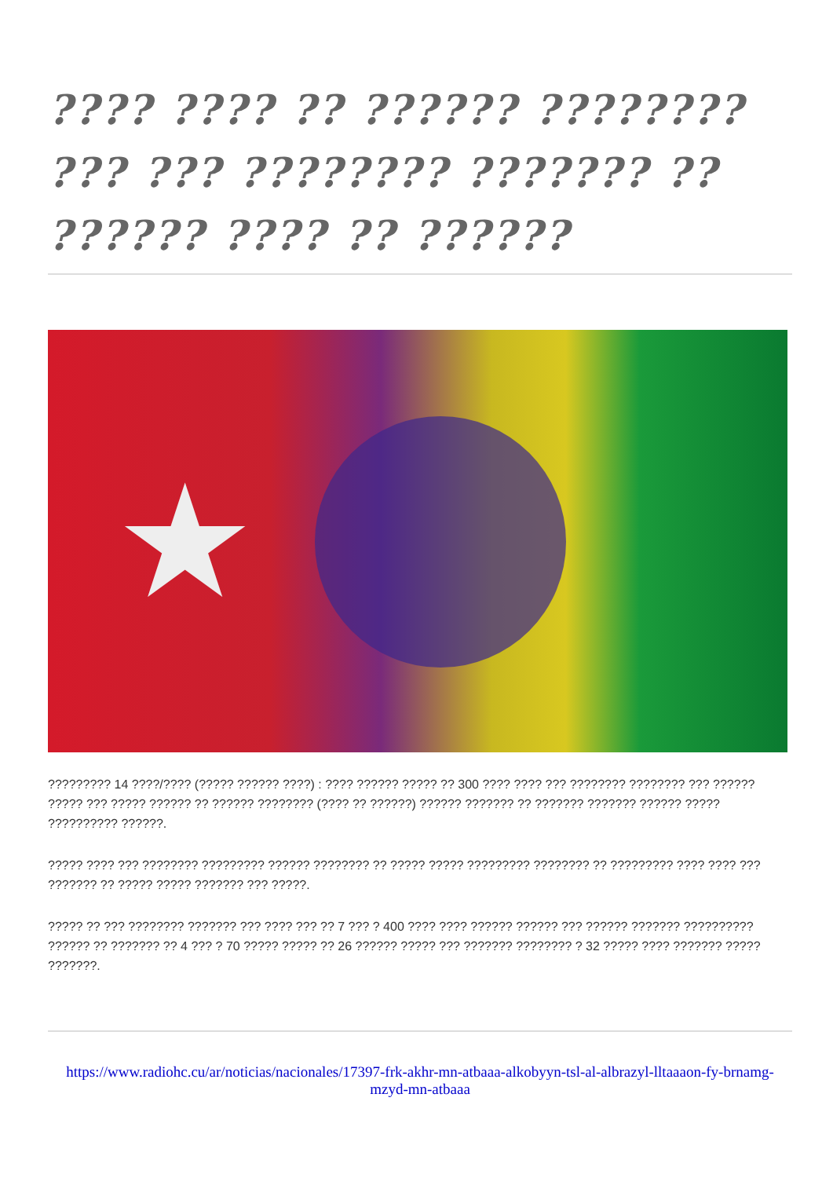???? ???? ?? ?????? ???????? ??? ??? ???????? ??????? ?? ?????? ???? ?? ??????
★
????????? 14 ????/???? (????? ?????? ????) : ???? ?????? ????? ?? 300 ???? ???? ??? ???????? ???????? ??? ?????? ????? ??? ????? ?????? ?? ?????? ???????? (???? ?? ??????) ?????? ??????? ?? ??????? ??????? ?????? ????? ?????????? ??????.
????? ???? ??? ???????? ????????? ?????? ???????? ?? ????? ????? ????????? ???????? ?? ????????? ???? ???? ??? ??????? ?? ????? ????? ??????? ??? ?????.
????? ?? ??? ???????? ??????? ??? ???? ??? ?? 7 ??? ? 400 ???? ???? ?????? ?????? ??? ?????? ??????? ?????????? ?????? ?? ??????? ?? 4 ??? ? 70 ????? ????? ?? 26 ?????? ????? ??? ??????? ???????? ? 32 ????? ???? ??????? ????? ???????.
https://www.radiohc.cu/ar/noticias/nacionales/17397-frk-akhr-mn-atbaaa-alkobyyn-tsl-al-albrazyl-lltaaaon-fy-brnamg-mzyd-mn-atbaaa